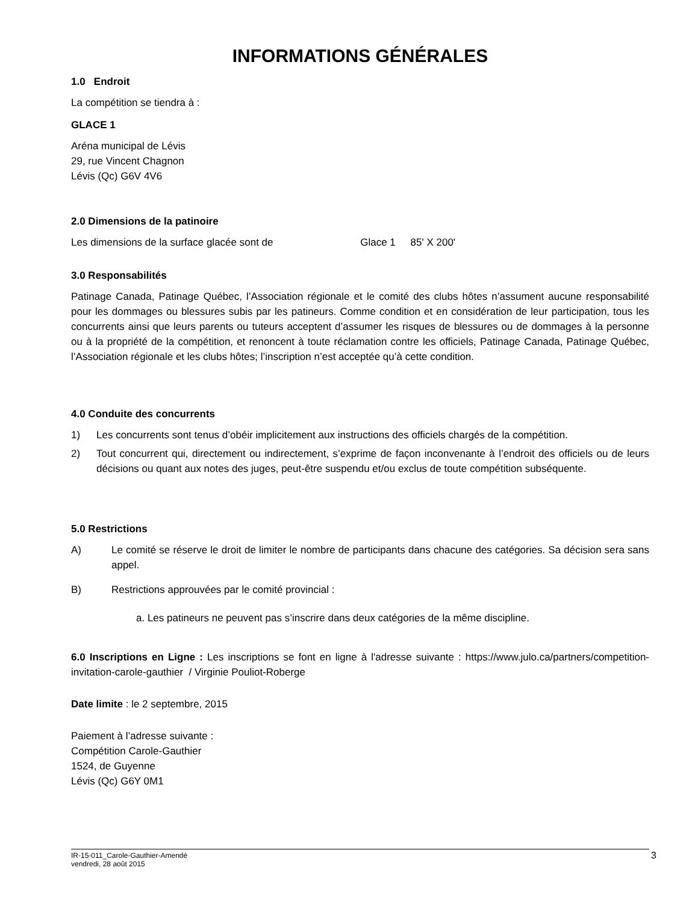INFORMATIONS GÉNÉRALES
1.0 Endroit
La compétition se tiendra à :
GLACE 1
Aréna municipal de Lévis
29, rue Vincent Chagnon
Lévis (Qc) G6V 4V6
2.0 Dimensions de la patinoire
Les dimensions de la surface glacée sont de Glace 1 85' X 200'
3.0 Responsabilités
Patinage Canada, Patinage Québec, l’Association régionale et le comité des clubs hôtes n’assument aucune responsabilité pour les dommages ou blessures subis par les patineurs. Comme condition et en considération de leur participation, tous les concurrents ainsi que leurs parents ou tuteurs acceptent d’assumer les risques de blessures ou de dommages à la personne ou à la propriété de la compétition, et renoncent à toute réclamation contre les officiels, Patinage Canada, Patinage Québec, l’Association régionale et les clubs hôtes; l’inscription n’est acceptée qu’à cette condition.
4.0 Conduite des concurrents
1) Les concurrents sont tenus d’obéir implicitement aux instructions des officiels chargés de la compétition.
2) Tout concurrent qui, directement ou indirectement, s’exprime de façon inconvenante à l’endroit des officiels ou de leurs décisions ou quant aux notes des juges, peut-être suspendu et/ou exclus de toute compétition subséquente.
5.0 Restrictions
A) Le comité se réserve le droit de limiter le nombre de participants dans chacune des catégories. Sa décision sera sans appel.
B) Restrictions approuvées par le comité provincial :
a. Les patineurs ne peuvent pas s’inscrire dans deux catégories de la même discipline.
6.0 Inscriptions en Ligne : Les inscriptions se font en ligne à l'adresse suivante : https://www.julo.ca/partners/competition-invitation-carole-gauthier / Virginie Pouliot-Roberge
Date limite : le 2 septembre, 2015
Paiement à l’adresse suivante :
Compétition Carole-Gauthier
1524, de Guyenne
Lévis (Qc) G6Y 0M1
IR-15-011_Carole-Gauthier-Amendé
vendredi, 28 août 2015
3